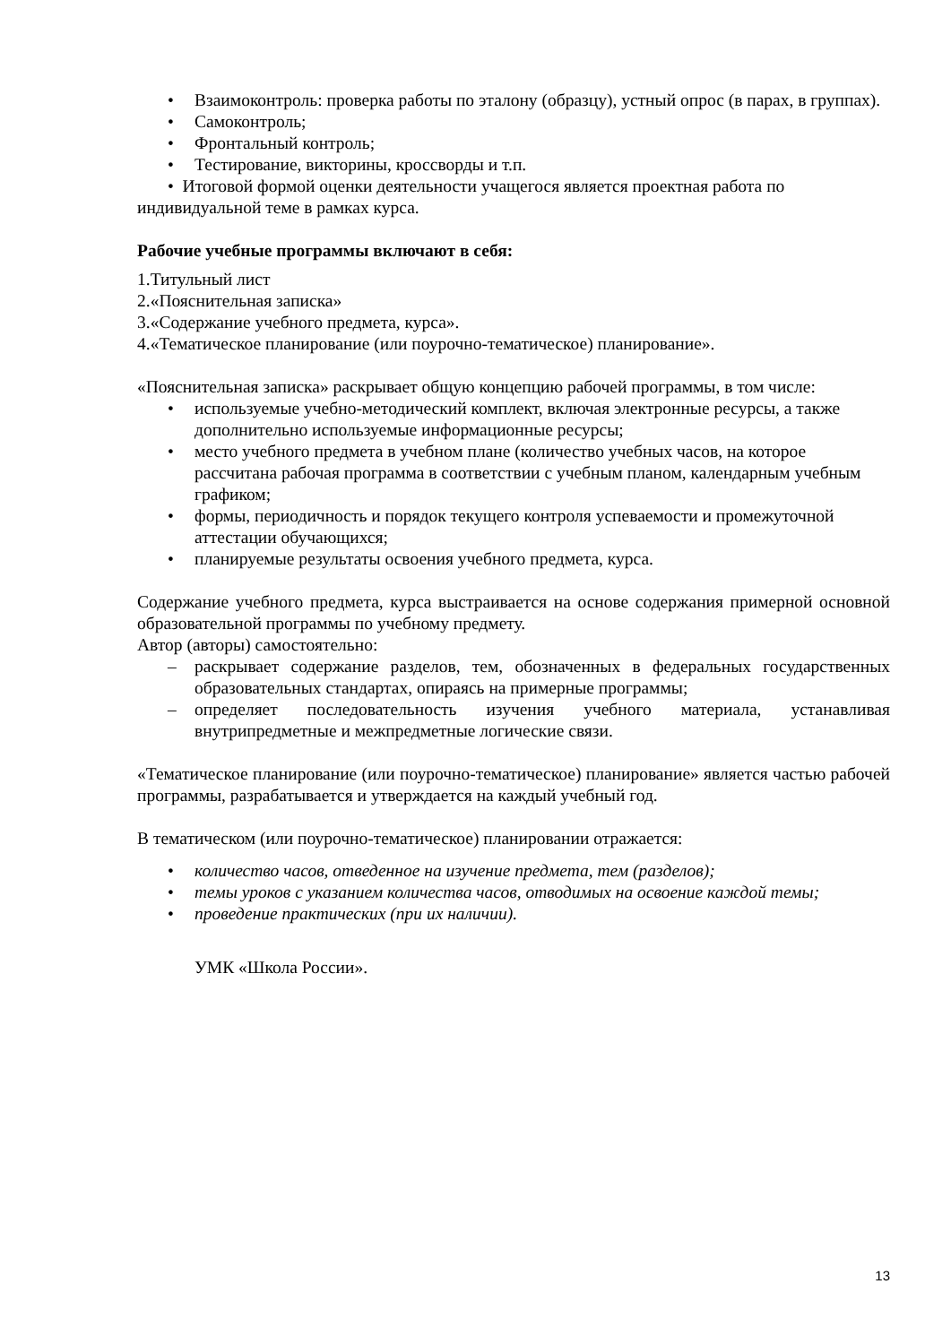• Взаимоконтроль: проверка работы по эталону (образцу), устный опрос (в парах, в группах).
• Самоконтроль;
• Фронтальный контроль;
• Тестирование, викторины, кроссворды и т.п.
• Итоговой формой оценки деятельности учащегося является проектная работа по индивидуальной теме в рамках курса.
Рабочие учебные программы включают в себя:
1.Титульный лист
2.«Пояснительная записка»
3.«Содержание учебного предмета, курса».
4.«Тематическое планирование (или поурочно-тематическое) планирование».
«Пояснительная записка» раскрывает общую концепцию рабочей программы, в том числе:
• используемые учебно-методический комплект, включая электронные ресурсы, а также дополнительно используемые информационные ресурсы;
• место учебного предмета в учебном плане (количество учебных часов, на которое рассчитана рабочая программа в соответствии с учебным планом, календарным учебным графиком;
• формы, периодичность и порядок текущего контроля успеваемости и промежуточной аттестации обучающихся;
• планируемые результаты освоения учебного предмета, курса.
Содержание учебного предмета, курса выстраивается на основе содержания примерной основной образовательной программы по учебному предмету.
Автор (авторы) самостоятельно:
– раскрывает содержание разделов, тем, обозначенных в федеральных государственных образовательных стандартах, опираясь на примерные программы;
– определяет последовательность изучения учебного материала, устанавливая внутрипредметные и межпредметные логические связи.
«Тематическое планирование (или поурочно-тематическое) планирование» является частью рабочей программы, разрабатывается и утверждается на каждый учебный год.
В тематическом (или поурочно-тематическое) планировании отражается:
• количество часов, отведенное на изучение предмета, тем (разделов);
• темы уроков с указанием количества часов, отводимых на освоение каждой темы;
• проведение практических (при их наличии).
УМК «Школа России».
13